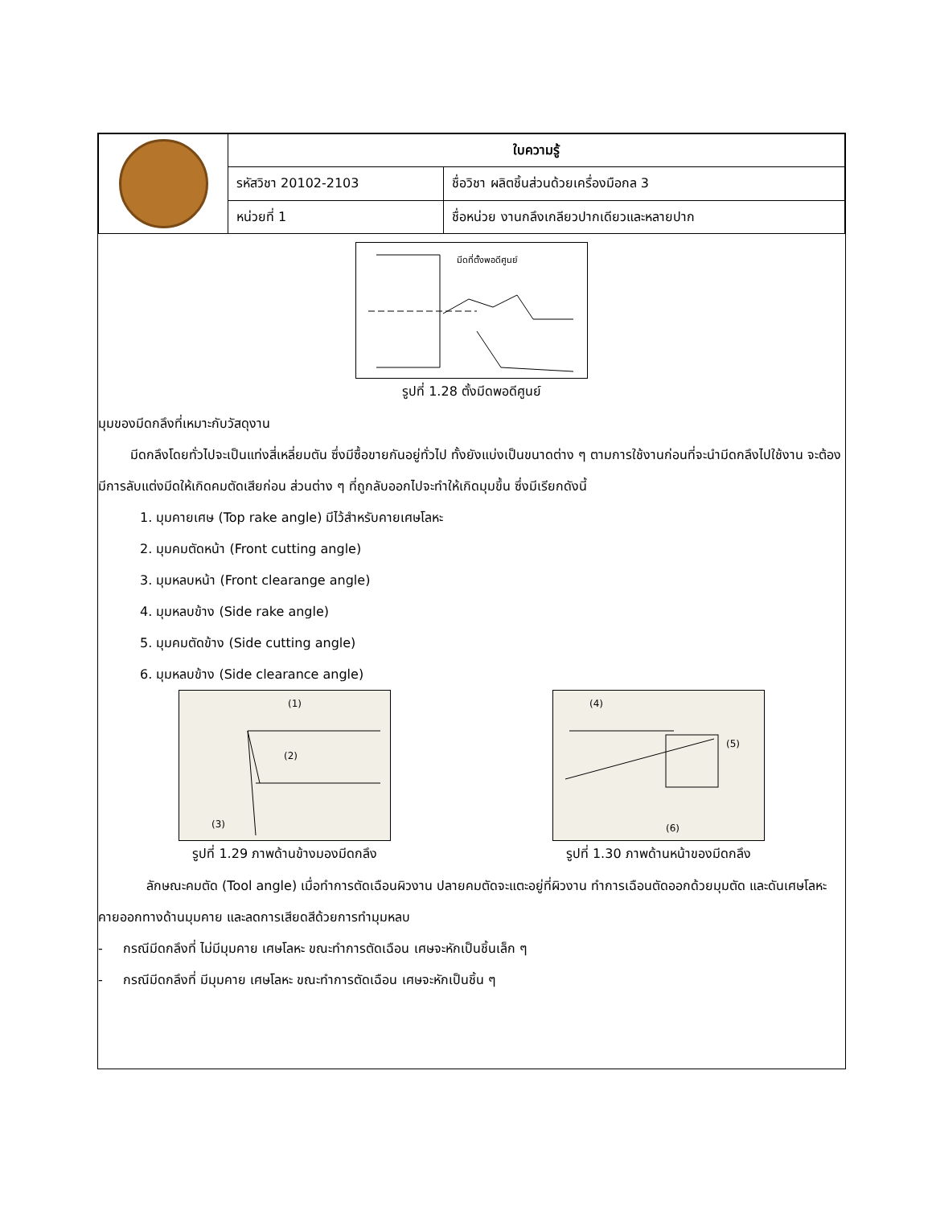| | ใบความรู้ | |
| | รหัสวิชา 20102-2103 | ชื่อวิชา ผลิตชิ้นส่วนด้วยเครื่องมือกล 3 |
| | หน่วยที่ 1 | ชื่อหน่วย งานกลึงเกลียวปากเดียวและหลายปาก |
มีดที่ตั้งพอดีศูนย์
รูปที่ 1.28 ตั้งมีดพอดีศูนย์
มุมของมีดกลึงที่เหมาะกับวัสดุงาน
มีดกลึงโดยทั่วไปจะเป็นแท่งสี่เหลี่ยมตัน ซึ่งมีซื้อขายกันอยู่ทั่วไป ทั้งยังแบ่งเป็นขนาดต่าง ๆ ตามการใช้งานก่อนที่จะนำมีดกลึงไปใช้งาน จะต้องมีการลับแต่งมีดให้เกิดคมตัดเสียก่อน ส่วนต่าง ๆ ที่ถูกลับออกไปจะทำให้เกิดมุมขึ้น ซึ่งมีเรียกดังนี้
1. มุมคายเศษ (Top rake angle) มีไว้สำหรับคายเศษโลหะ
2. มุมคมตัดหน้า (Front cutting angle)
3. มุมหลบหน้า (Front clearange angle)
4. มุมหลบข้าง (Side rake angle)
5. มุมคมตัดข้าง (Side cutting angle)
6. มุมหลบข้าง (Side clearance angle)
(1)
(2)
(3)
รูปที่ 1.29 ภาพด้านข้างมองมีดกลึง
(4)
(5)
(6)
รูปที่ 1.30 ภาพด้านหน้าของมีดกลึง
ลักษณะคมตัด (Tool angle) เมื่อทำการตัดเฉือนผิวงาน ปลายคมตัดจะแตะอยู่ที่ผิวงาน ทำการเฉือนตัดออกด้วยมุมตัด และดันเศษโลหะคายออกทางด้านมุมคาย และลดการเสียดสีด้วยการทำมุมหลบ
- กรณีมีดกลึงที่ ไม่มีมุมคาย เศษโลหะ ขณะทำการตัดเฉือน เศษจะหักเป็นชิ้นเล็ก ๆ
- กรณีมีดกลึงที่ มีมุมคาย เศษโลหะ ขณะทำการตัดเฉือน เศษจะหักเป็นชิ้น ๆ